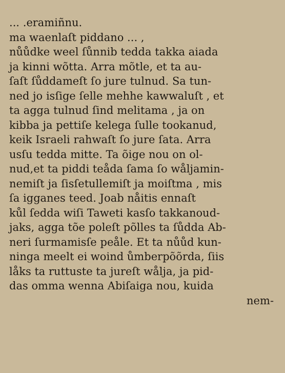... .eramiñnu.
ma waenlaſt piddano ... ,
nůůdke weel ſůnnib tedda takka aiada
ja kinni wõtta. Arra mõtle, et ta au-
ſaſt ſůddameſt ſo jure tulnud. Sa tun-
ned jo isſige ſelle mehhe kawwaluſt , et
ta agga tulnud ſind melitama , ja on
kibba ja pettiſe kelega ſulle tookanud,
keik Israeli rahwaſt ſo jure ſata. Arra
usſu tedda mitte. Ta õige nou on ol-
nud,et ta piddi teåda ſama ſo wåljamin-
nemiſt ja ſisſetullemiſt ja moiſtma , mis
ſa igganes teed. Joab nåitis ennaſt
kůl ſedda wiſi Taweti kasſo takkanoud-
jaks, agga tõe poleſt põlles ta ſůdda Ab-
neri ſurmamisſe peåle. Et ta nůůd kun-
ninga meelt ei woind ůmberpõõrda, ſiis
låks ta ruttuste ta jureſt wålja, ja pid-
das omma wenna Abiſaiga nou, kuida
nem-